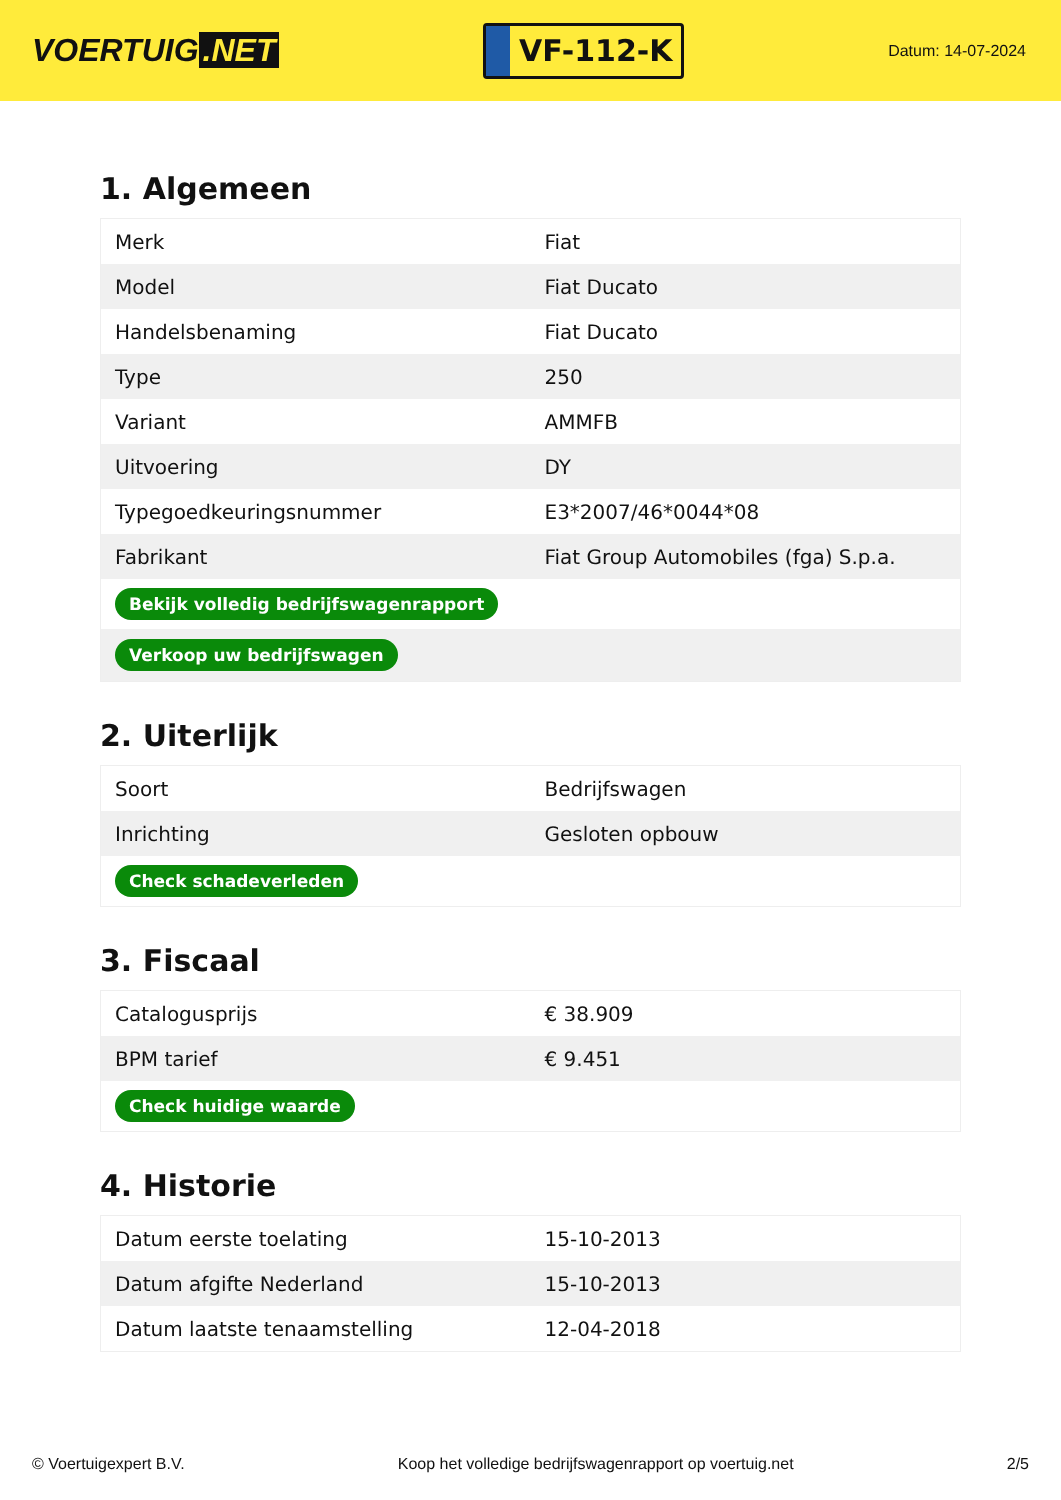VOERTUIG.NET
VF-112-K
Datum: 14-07-2024
1. Algemeen
| Merk | Fiat |
| Model | Fiat Ducato |
| Handelsbenaming | Fiat Ducato |
| Type | 250 |
| Variant | AMMFB |
| Uitvoering | DY |
| Typegoedkeuringsnummer | E3*2007/46*0044*08 |
| Fabrikant | Fiat Group Automobiles (fga) S.p.a. |
| Bekijk volledig bedrijfswagenrapport | |
| Verkoop uw bedrijfswagen | |
2. Uiterlijk
| Soort | Bedrijfswagen |
| Inrichting | Gesloten opbouw |
| Check schadeverleden | |
3. Fiscaal
| Catalogusprijs | € 38.909 |
| BPM tarief | € 9.451 |
| Check huidige waarde | |
4. Historie
| Datum eerste toelating | 15-10-2013 |
| Datum afgifte Nederland | 15-10-2013 |
| Datum laatste tenaamstelling | 12-04-2018 |
© Voertuigexpert B.V. Koop het volledige bedrijfswagenrapport op voertuig.net 2/5